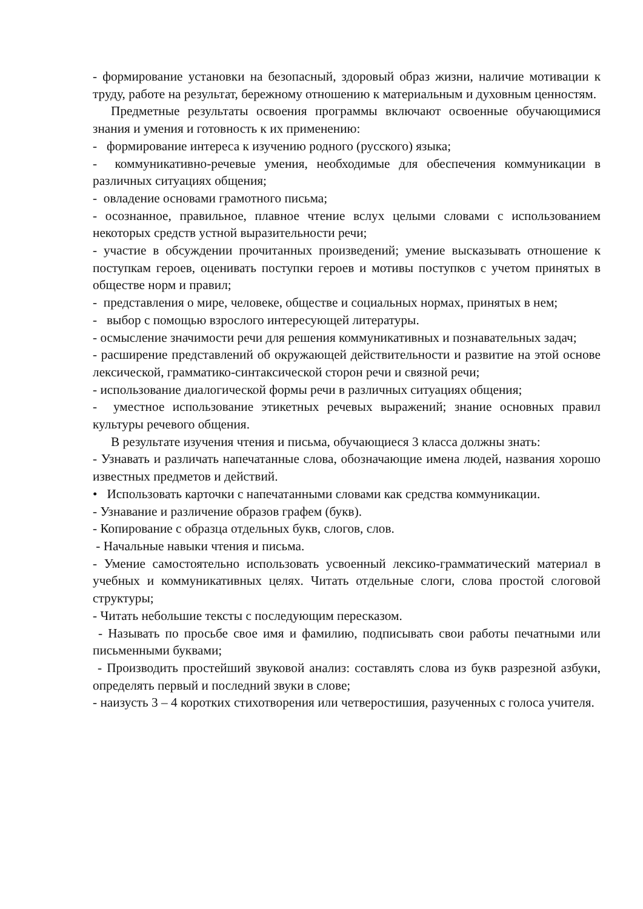- формирование установки на безопасный, здоровый образ жизни, наличие мотивации к труду, работе на результат, бережному отношению к материальным и духовным ценностям.
Предметные результаты освоения программы включают освоенные обучающимися знания и умения и готовность к их применению:
- формирование интереса к изучению родного (русского) языка;
- коммуникативно-речевые умения, необходимые для обеспечения коммуникации в различных ситуациях общения;
- овладение основами грамотного письма;
- осознанное, правильное, плавное чтение вслух целыми словами с использованием некоторых средств устной выразительности речи;
- участие в обсуждении прочитанных произведений; умение высказывать отношение к поступкам героев, оценивать поступки героев и мотивы поступков с учетом принятых в обществе норм и правил;
- представления о мире, человеке, обществе и социальных нормах, принятых в нем;
- выбор с помощью взрослого интересующей литературы.
- осмысление значимости речи для решения коммуникативных и познавательных задач;
- расширение представлений об окружающей действительности и развитие на этой основе лексической, грамматико-синтаксической сторон речи и связной речи;
- использование диалогической формы речи в различных ситуациях общения;
- уместное использование этикетных речевых выражений; знание основных правил культуры речевого общения.
В результате изучения чтения и письма, обучающиеся 3 класса должны знать:
- Узнавать и различать напечатанные слова, обозначающие имена людей, названия хорошо известных предметов и действий.
• Использовать карточки с напечатанными словами как средства коммуникации.
- Узнавание и различение образов графем (букв).
- Копирование с образца отдельных букв, слогов, слов.
- Начальные навыки чтения и письма.
- Умение самостоятельно использовать усвоенный лексико-грамматический материал в учебных и коммуникативных целях. Читать отдельные слоги, слова простой слоговой структуры;
- Читать небольшие тексты с последующим пересказом.
- Называть по просьбе свое имя и фамилию, подписывать свои работы печатными или письменными буквами;
- Производить простейший звуковой анализ: составлять слова из букв разрезной азбуки, определять первый и последний звуки в слове;
- наизусть 3 – 4 коротких стихотворения или четверостишия, разученных с голоса учителя.